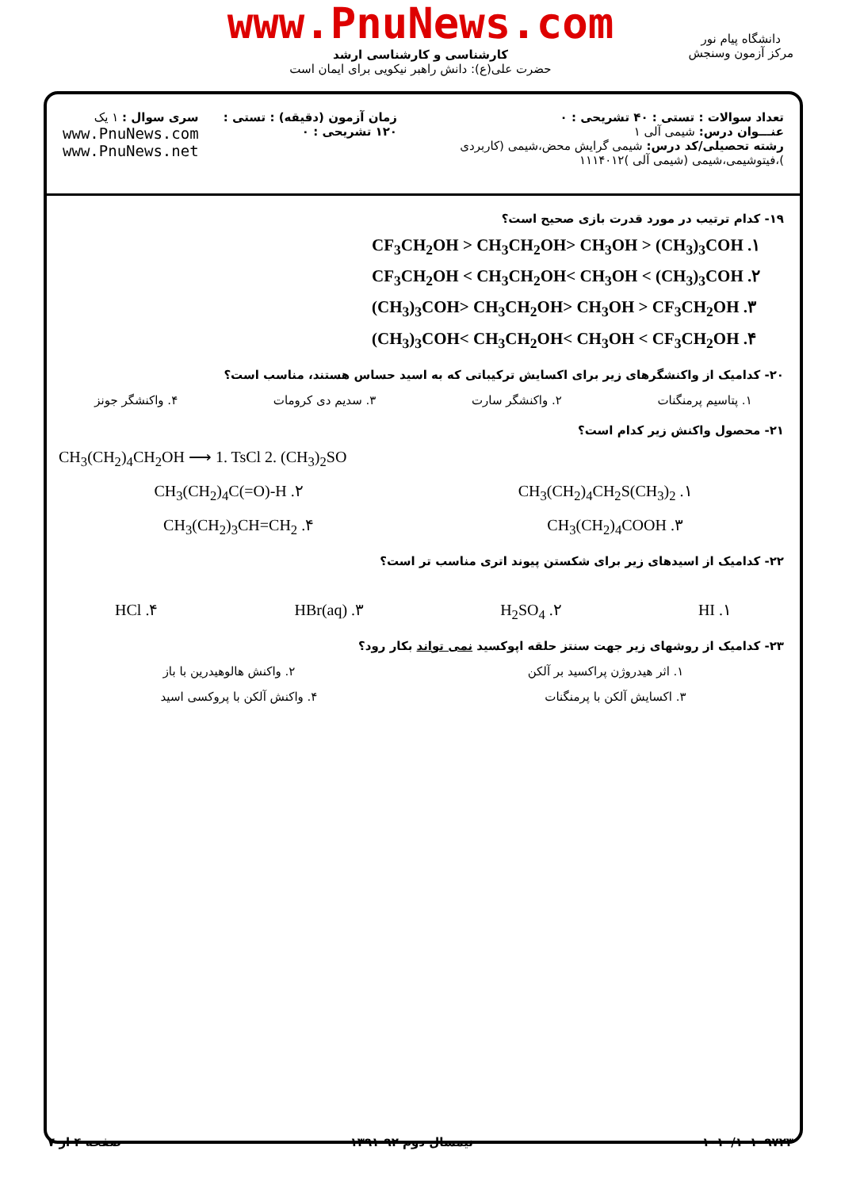www.PnuNews.com
کارشناسی و کارشناسی ارشد
حضرت علی(ع): دانش راهبر نیکویی برای ایمان است
دانشگاه پیام نور
مرکز آزمون وسنجش
تعداد سوالات : تستی : ۴۰ تشریحی : ۰
عنـــوان درس: شیمی آلی ۱
رشته تحصیلی/کد درس: شیمی گرایش محض،شیمی (کاربردی )،فیتوشیمی،شیمی (شیمی آلی )۱۱۱۴۰۱۲
زمان آزمون (دقیقه) : تستی : ۱۲۰ تشریحی : ۰
سری سوال : ۱ یک
www.PnuNews.com
www.PnuNews.net
۱۹- کدام ترتیب در مورد قدرت بازی صحیح است؟
CF<sub>3</sub>CH<sub>2</sub>OH > CH<sub>3</sub>CH<sub>2</sub>OH> CH<sub>3</sub>OH > (CH<sub>3</sub>)<sub>3</sub>COH .۱
CF<sub>3</sub>CH<sub>2</sub>OH < CH<sub>3</sub>CH<sub>2</sub>OH< CH<sub>3</sub>OH < (CH<sub>3</sub>)<sub>3</sub>COH .۲
(CH<sub>3</sub>)<sub>3</sub>COH> CH<sub>3</sub>CH<sub>2</sub>OH> CH<sub>3</sub>OH > CF<sub>3</sub>CH<sub>2</sub>OH .۳
(CH<sub>3</sub>)<sub>3</sub>COH< CH<sub>3</sub>CH<sub>2</sub>OH< CH<sub>3</sub>OH < CF<sub>3</sub>CH<sub>2</sub>OH .۴
۲۰- کدامیک از واکنشگرهای زیر برای اکسایش ترکیباتی که به اسید حساس هستند، مناسب است؟
۱. پتاسیم پرمنگنات ۲. واکنشگر سارت ۳. سدیم دی کرومات ۴. واکنشگر جونز
۲۱- محصول واکنش زیر کدام است؟
CH<sub>3</sub>(CH<sub>2</sub>)<sub>4</sub>CH<sub>2</sub>OH ⟶ 1. TsCl 2. (CH<sub>3</sub>)<sub>2</sub>SO
CH<sub>3</sub>(CH<sub>2</sub>)<sub>4</sub>CH<sub>2</sub>S(CH<sub>3</sub>)<sub>2</sub> .۱ CH<sub>3</sub>(CH<sub>2</sub>)<sub>4</sub>C(=O)-H .۲
CH<sub>3</sub>(CH<sub>2</sub>)<sub>4</sub>COOH .۳ CH<sub>3</sub>(CH<sub>2</sub>)<sub>3</sub>CH=CH<sub>2</sub> .۴
۲۲- کدامیک از اسیدهای زیر برای شکستن پیوند اتری مناسب تر است؟
HI .۱ H<sub>2</sub>SO<sub>4</sub> .۲ HBr(aq) .۳ HCl .۴
۲۳- کدامیک از روشهای زیر جهت سنتز حلقه اپوکسید نمی تواند بکار رود؟
۱. اثر هیدروژن پراکسید بر آلکن ۲. واکنش هالوهیدرین با باز
۳. اکسایش آلکن با پرمنگنات ۴. واکنش آلکن با پروکسی اسید
۱۰۱۰/۱۰۱۰۹۷۲۳ نیمسال دوم ۹۲-۱۳۹۱ صفحه ۴ از ۷